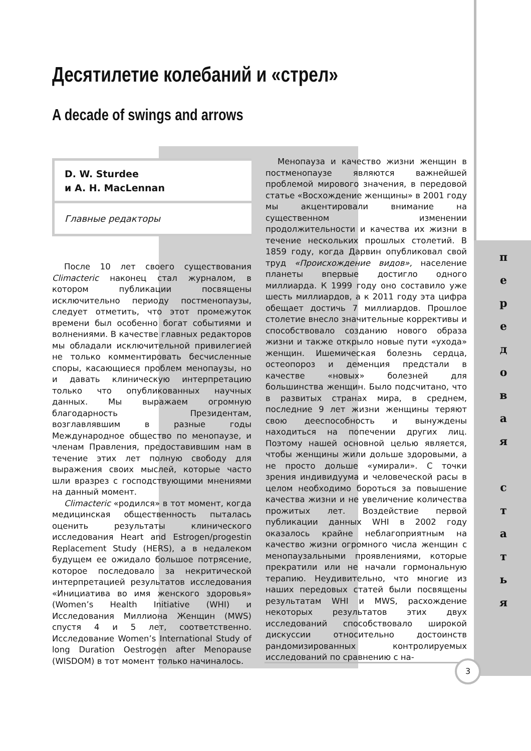Десятилетие колебаний и «стрел»
A decade of swings and arrows
D. W. Sturdee
и A. H. MacLennan
Главные редакторы
После 10 лет своего существования Climacteric наконец стал журналом, в котором публикации посвящены исключительно периоду постменопаузы, следует отметить, что этот промежуток времени был особенно богат событиями и волнениями. В качестве главных редакторов мы обладали исключительной привилегией не только комментировать бесчисленные споры, касающиеся проблем менопаузы, но и давать клиническую интерпретацию только что опубликованных научных данных. Мы выражаем огромную благодарность Президентам, возглавлявшим в разные годы Международное общество по менопаузе, и членам Правления, предоставившим нам в течение этих лет полную свободу для выражения своих мыслей, которые часто шли вразрез с господствующими мнениями на данный момент.
Climacteric «родился» в тот момент, когда медицинская общественность пыталась оценить результаты клинического исследования Heart and Estrogen/progestin Replacement Study (HERS), а в недалеком будущем ее ожидало большое потрясение, которое последовало за некритической интерпретацией результатов исследования «Инициатива во имя женского здоровья» (Women’s Health Initiative (WHI) и Исследования Миллиона Женщин (MWS) спустя 4 и 5 лет, соответственно. Исследование Women’s International Study of long Duration Oestrogen after Menopause (WISDOM) в тот момент только начиналось.
Менопауза и качество жизни женщин в постменопаузе являются важнейшей проблемой мирового значения, в передовой статье «Восхождение женщины» в 2001 году мы акцентировали внимание на существенном изменении продолжительности и качества их жизни в течение нескольких прошлых столетий. В 1859 году, когда Дарвин опубликовал свой труд «Происхождение видов», население планеты впервые достигло одного миллиарда. К 1999 году оно составило уже шесть миллиардов, а к 2011 году эта цифра обещает достичь 7 миллиардов. Прошлое столетие внесло значительные коррективы и способствовало созданию нового образа жизни и также открыло новые пути «ухода» женщин. Ишемическая болезнь сердца, остеопороз и деменция предстали в качестве «новых» болезней для большинства женщин. Было подсчитано, что в развитых странах мира, в среднем, последние 9 лет жизни женщины теряют свою дееспособность и вынуждены находиться на попечении других лиц. Поэтому нашей основной целью является, чтобы женщины жили дольше здоровыми, а не просто дольше «умирали». С точки зрения индивидуума и человеческой расы в целом необходимо бороться за повышение качества жизни и не увеличение количества прожитых лет. Воздействие первой публикации данных WHI в 2002 году оказалось крайне неблагоприятным на качество жизни огромного числа женщин с менопаузальными проявлениями, которые прекратили или не начали гормональную терапию. Неудивительно, что многие из наших передовых статей были посвящены результатам WHI и MWS, расхождение некоторых результатов этих двух исследований способствовало широкой дискуссии относительно достоинств рандомизированных контролируемых исследований по сравнению с на-
п
е
р
е
д
о
в
а
я
с
т
а
т
ь
я
3